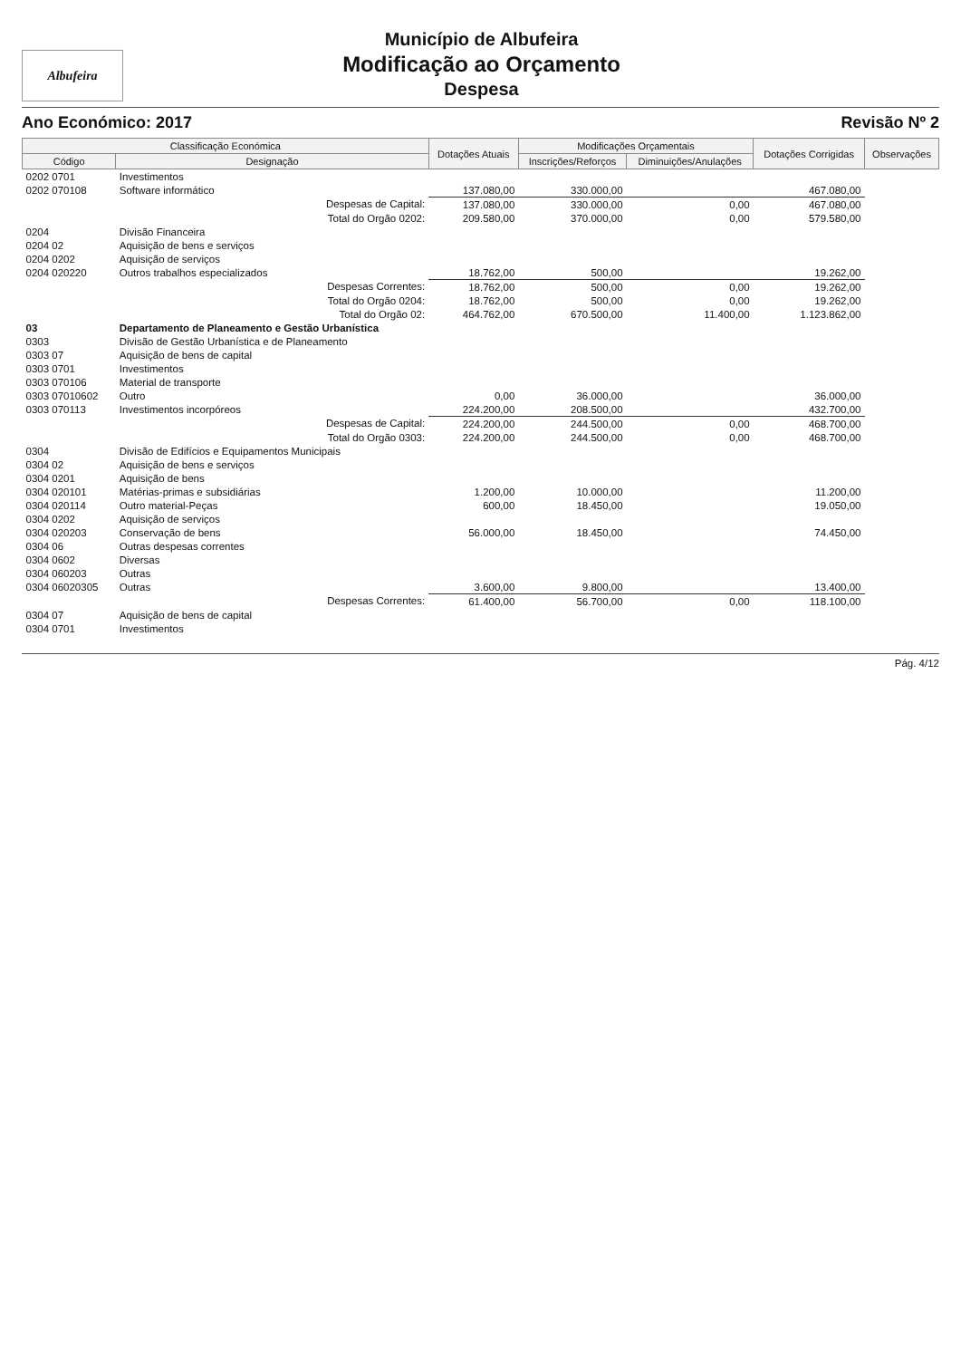Albufeira
Município de Albufeira
Modificação ao Orçamento
Despesa
Ano Económico: 2017 Revisão Nº 2
| Classificação Económica | | Dotações Atuais | Modificações Orçamentais | | Dotações Corrigidas | Observações |
| --- | --- | --- | --- | --- | --- | --- |
| Código | Designação | | Inscrições/Reforços | Diminuições/Anulações | | |
| 0202 0701 | Investimentos | | | | | |
| 0202 070108 | Software informático | 137.080,00 | 330.000,00 | | 467.080,00 | |
| | Despesas de Capital: | 137.080,00 | 330.000,00 | 0,00 | 467.080,00 | |
| | Total do Orgão 0202: | 209.580,00 | 370.000,00 | 0,00 | 579.580,00 | |
| 0204 | Divisão Financeira | | | | | |
| 0204 02 | Aquisição de bens e serviços | | | | | |
| 0204 0202 | Aquisição de serviços | | | | | |
| 0204 020220 | Outros trabalhos especializados | 18.762,00 | 500,00 | | 19.262,00 | |
| | Despesas Correntes: | 18.762,00 | 500,00 | 0,00 | 19.262,00 | |
| | Total do Orgão 0204: | 18.762,00 | 500,00 | 0,00 | 19.262,00 | |
| | Total do Orgão 02: | 464.762,00 | 670.500,00 | 11.400,00 | 1.123.862,00 | |
| 03 | Departamento de Planeamento e Gestão Urbanística | | | | | |
| 0303 | Divisão de Gestão Urbanística e de Planeamento | | | | | |
| 0303 07 | Aquisição de bens de capital | | | | | |
| 0303 0701 | Investimentos | | | | | |
| 0303 070106 | Material de transporte | | | | | |
| 0303 07010602 | Outro | 0,00 | 36.000,00 | | 36.000,00 | |
| 0303 070113 | Investimentos incorpóreos | 224.200,00 | 208.500,00 | | 432.700,00 | |
| | Despesas de Capital: | 224.200,00 | 244.500,00 | 0,00 | 468.700,00 | |
| | Total do Orgão 0303: | 224.200,00 | 244.500,00 | 0,00 | 468.700,00 | |
| 0304 | Divisão de Edifícios e Equipamentos Municipais | | | | | |
| 0304 02 | Aquisição de bens e serviços | | | | | |
| 0304 0201 | Aquisição de bens | | | | | |
| 0304 020101 | Matérias-primas e subsidiárias | 1.200,00 | 10.000,00 | | 11.200,00 | |
| 0304 020114 | Outro material-Peças | 600,00 | 18.450,00 | | 19.050,00 | |
| 0304 0202 | Aquisição de serviços | | | | | |
| 0304 020203 | Conservação de bens | 56.000,00 | 18.450,00 | | 74.450,00 | |
| 0304 06 | Outras despesas correntes | | | | | |
| 0304 0602 | Diversas | | | | | |
| 0304 060203 | Outras | | | | | |
| 0304 06020305 | Outras | 3.600,00 | 9.800,00 | | 13.400,00 | |
| | Despesas Correntes: | 61.400,00 | 56.700,00 | 0,00 | 118.100,00 | |
| 0304 07 | Aquisição de bens de capital | | | | | |
| 0304 0701 | Investimentos | | | | | |
Pág. 4/12